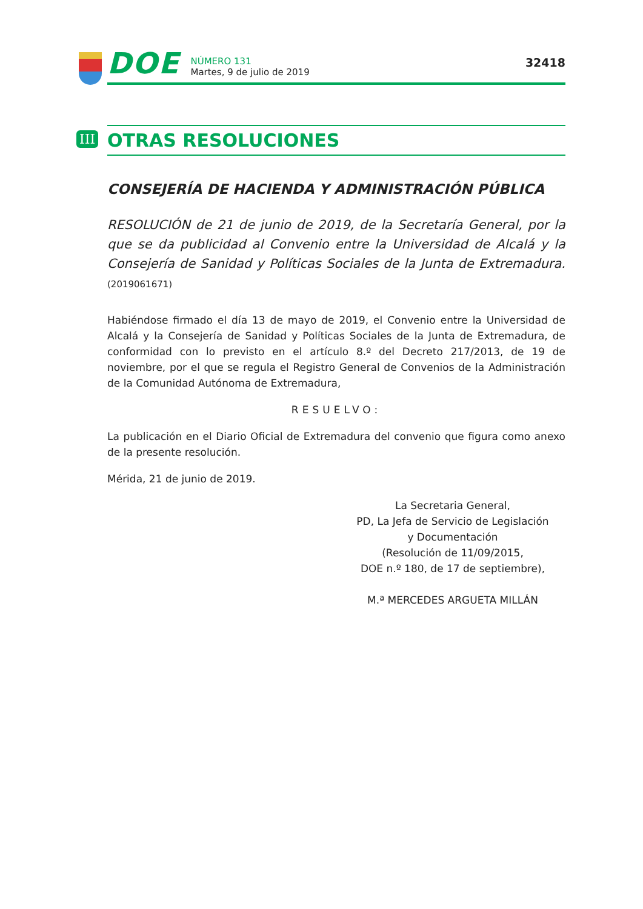DOE
NÚMERO 131
Martes, 9 de julio de 2019
32418
III
OTRAS RESOLUCIONES
CONSEJERÍA DE HACIENDA Y ADMINISTRACIÓN PÚBLICA
RESOLUCIÓN de 21 de junio de 2019, de la Secretaría General, por la que se da publicidad al Convenio entre la Universidad de Alcalá y la Consejería de Sanidad y Políticas Sociales de la Junta de Extremadura. (2019061671)
Habiéndose firmado el día 13 de mayo de 2019, el Convenio entre la Universidad de Alcalá y la Consejería de Sanidad y Políticas Sociales de la Junta de Extremadura, de conformidad con lo previsto en el artículo 8.º del Decreto 217/2013, de 19 de noviembre, por el que se regula el Registro General de Convenios de la Administración de la Comunidad Autónoma de Extremadura,
RESUELVO:
La publicación en el Diario Oficial de Extremadura del convenio que figura como anexo de la presente resolución.
Mérida, 21 de junio de 2019.
La Secretaria General,
PD, La Jefa de Servicio de Legislación
y Documentación
(Resolución de 11/09/2015,
DOE n.º 180, de 17 de septiembre),
M.ª MERCEDES ARGUETA MILLÁN